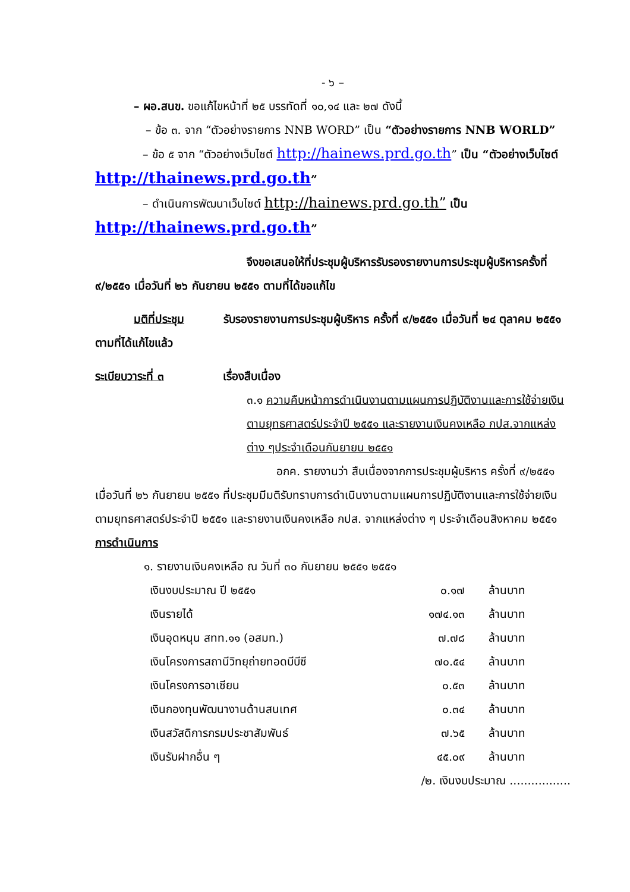- ๖ –
– ผอ.สนข. ขอแก้ไขหน้าที่ ๒๕ บรรทัดที่ ๑๐,๑๔ และ ๒๗ ดังนี้
– ข้อ ๓. จาก “ตัวอย่างรายการ NNB WORD” เป็น “ตัวอย่างรายการ NNB WORLD”
– ข้อ ๕ จาก “ตัวอย่างเว็บไซต์ http://hainews.prd.go.th” เป็น “ตัวอย่างเว็บไซต์ http://thainews.prd.go.th”
– ดำเนินการพัฒนาเว็บไซต์ http://hainews.prd.go.th” เป็น http://thainews.prd.go.th”
จึงขอเสนอให้ที่ประชุมผู้บริหารรับรองรายงานการประชุมผู้บริหารครั้งที่ ๙/๒๕๕๑ เมื่อวันที่ ๒๖ กันยายน ๒๕๕๑ ตามที่ได้ขอแก้ไข
มติที่ประชุม รับรองรายงานการประชุมผู้บริหาร ครั้งที่ ๙/๒๕๕๑ เมื่อวันที่ ๒๔ ตุลาคม ๒๕๕๑ ตามที่ได้แก้ไขแล้ว
ระเบียบวาระที่ ๓ เรื่องสืบเนื่อง
๓.๑ ความคืบหน้าการดำเนินงานตามแผนการปฏิบัติงานและการใช้จ่ายเงินตามยุทธศาสตร์ประจำปี ๒๕๕๑ และรายงานเงินคงเหลือ กปส.จากแหล่งต่าง ๆประจำเดือนกันยายน ๒๕๕๑
อกค. รายงานว่า สืบเนื่องจากการประชุมผู้บริหาร ครั้งที่ ๙/๒๕๕๑ เมื่อวันที่ ๒๖ กันยายน ๒๕๕๑ ที่ประชุมมีมติรับทราบการดำเนินงานตามแผนการปฏิบัติงานและการใช้จ่ายเงินตามยุทธศาสตร์ประจำปี ๒๕๕๑ และรายงานเงินคงเหลือ กปส. จากแหล่งต่าง ๆ ประจำเดือนสิงหาคม ๒๕๕๑
การดำเนินการ
๑. รายงานเงินคงเหลือ ณ วันที่ ๓๐ กันยายน ๒๕๕๑ ๒๕๕๑
| เงินงบประมาณ ปี ๒๕๕๑ | ๐.๑๗ | ล้านบาท |
| เงินรายได้ | ๑๗๔.๑๓ | ล้านบาท |
| เงินอุดหนุน สทท.๑๑ (อสมท.) | ๗.๗๘ | ล้านบาท |
| เงินโครงการสถานีวิทยุถ่ายทอดบีบีซี | ๗๐.๕๔ | ล้านบาท |
| เงินโครงการอาเซียน | ๐.๕๓ | ล้านบาท |
| เงินกองทุนพัฒนางานด้านสนเทศ | ๐.๓๔ | ล้านบาท |
| เงินสวัสดิการกรมประชาสัมพันธ์ | ๗.๖๕ | ล้านบาท |
| เงินรับฝากอื่น ๆ | ๔๕.๐๙ | ล้านบาท |
/๒. เงินงบประมาณ .................